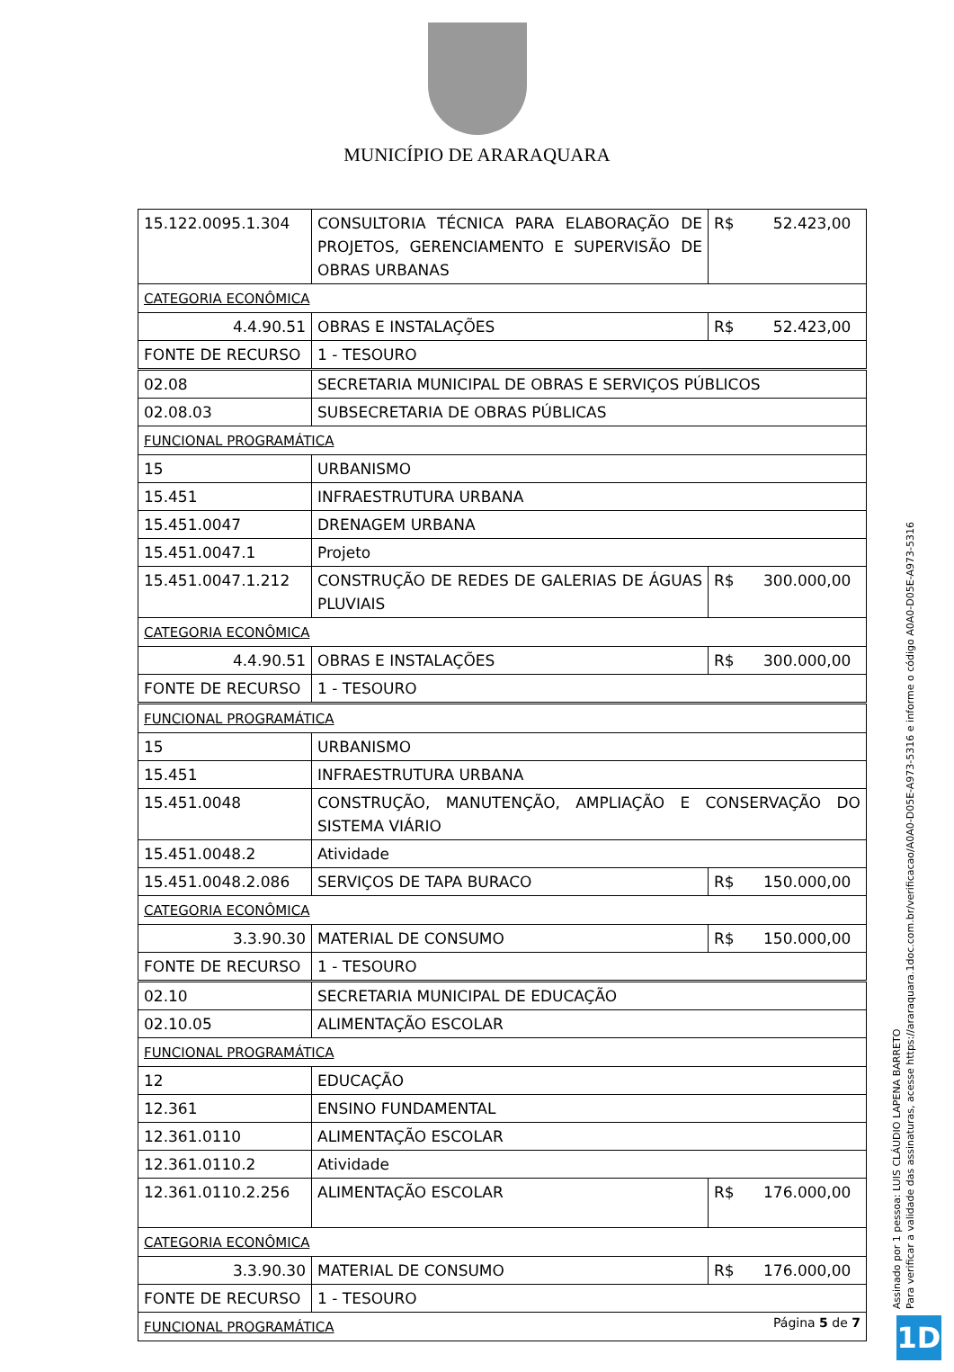MUNICÍPIO DE ARARAQUARA
| 15.122.0095.1.304 | CONSULTORIA TÉCNICA PARA ELABORAÇÃO DE PROJETOS, GERENCIAMENTO E SUPERVISÃO DE OBRAS URBANAS | R$ 52.423,00 |
| CATEGORIA ECONÔMICA | | |
| 4.4.90.51 | OBRAS E INSTALAÇÕES | R$ 52.423,00 |
| FONTE DE RECURSO | 1 - TESOURO | |
| 02.08 | SECRETARIA MUNICIPAL DE OBRAS E SERVIÇOS PÚBLICOS | |
| 02.08.03 | SUBSECRETARIA DE OBRAS PÚBLICAS | |
| FUNCIONAL PROGRAMÁTICA | | |
| 15 | URBANISMO | |
| 15.451 | INFRAESTRUTURA URBANA | |
| 15.451.0047 | DRENAGEM URBANA | |
| 15.451.0047.1 | Projeto | |
| 15.451.0047.1.212 | CONSTRUÇÃO DE REDES DE GALERIAS DE ÁGUAS PLUVIAIS | R$ 300.000,00 |
| CATEGORIA ECONÔMICA | | |
| 4.4.90.51 | OBRAS E INSTALAÇÕES | R$ 300.000,00 |
| FONTE DE RECURSO | 1 - TESOURO | |
| FUNCIONAL PROGRAMÁTICA | | |
| 15 | URBANISMO | |
| 15.451 | INFRAESTRUTURA URBANA | |
| 15.451.0048 | CONSTRUÇÃO, MANUTENÇÃO, AMPLIAÇÃO E CONSERVAÇÃO DO SISTEMA VIÁRIO | |
| 15.451.0048.2 | Atividade | |
| 15.451.0048.2.086 | SERVIÇOS DE TAPA BURACO | R$ 150.000,00 |
| CATEGORIA ECONÔMICA | | |
| 3.3.90.30 | MATERIAL DE CONSUMO | R$ 150.000,00 |
| FONTE DE RECURSO | 1 - TESOURO | |
| 02.10 | SECRETARIA MUNICIPAL DE EDUCAÇÃO | |
| 02.10.05 | ALIMENTAÇÃO ESCOLAR | |
| FUNCIONAL PROGRAMÁTICA | | |
| 12 | EDUCAÇÃO | |
| 12.361 | ENSINO FUNDAMENTAL | |
| 12.361.0110 | ALIMENTAÇÃO ESCOLAR | |
| 12.361.0110.2 | Atividade | |
| 12.361.0110.2.256 | ALIMENTAÇÃO ESCOLAR | R$ 176.000,00 |
| CATEGORIA ECONÔMICA | | |
| 3.3.90.30 | MATERIAL DE CONSUMO | R$ 176.000,00 |
| FONTE DE RECURSO | 1 - TESOURO | |
| FUNCIONAL PROGRAMÁTICA | | |
Página 5 de 7
Assinado por 1 pessoa: LUIS CLÁUDIO LAPENA BARRETO
Para verificar a validade das assinaturas, acesse https://araraquara.1doc.com.br/verificacao/A0A0-D05E-A973-5316 e informe o código A0A0-D05E-A973-5316
1D